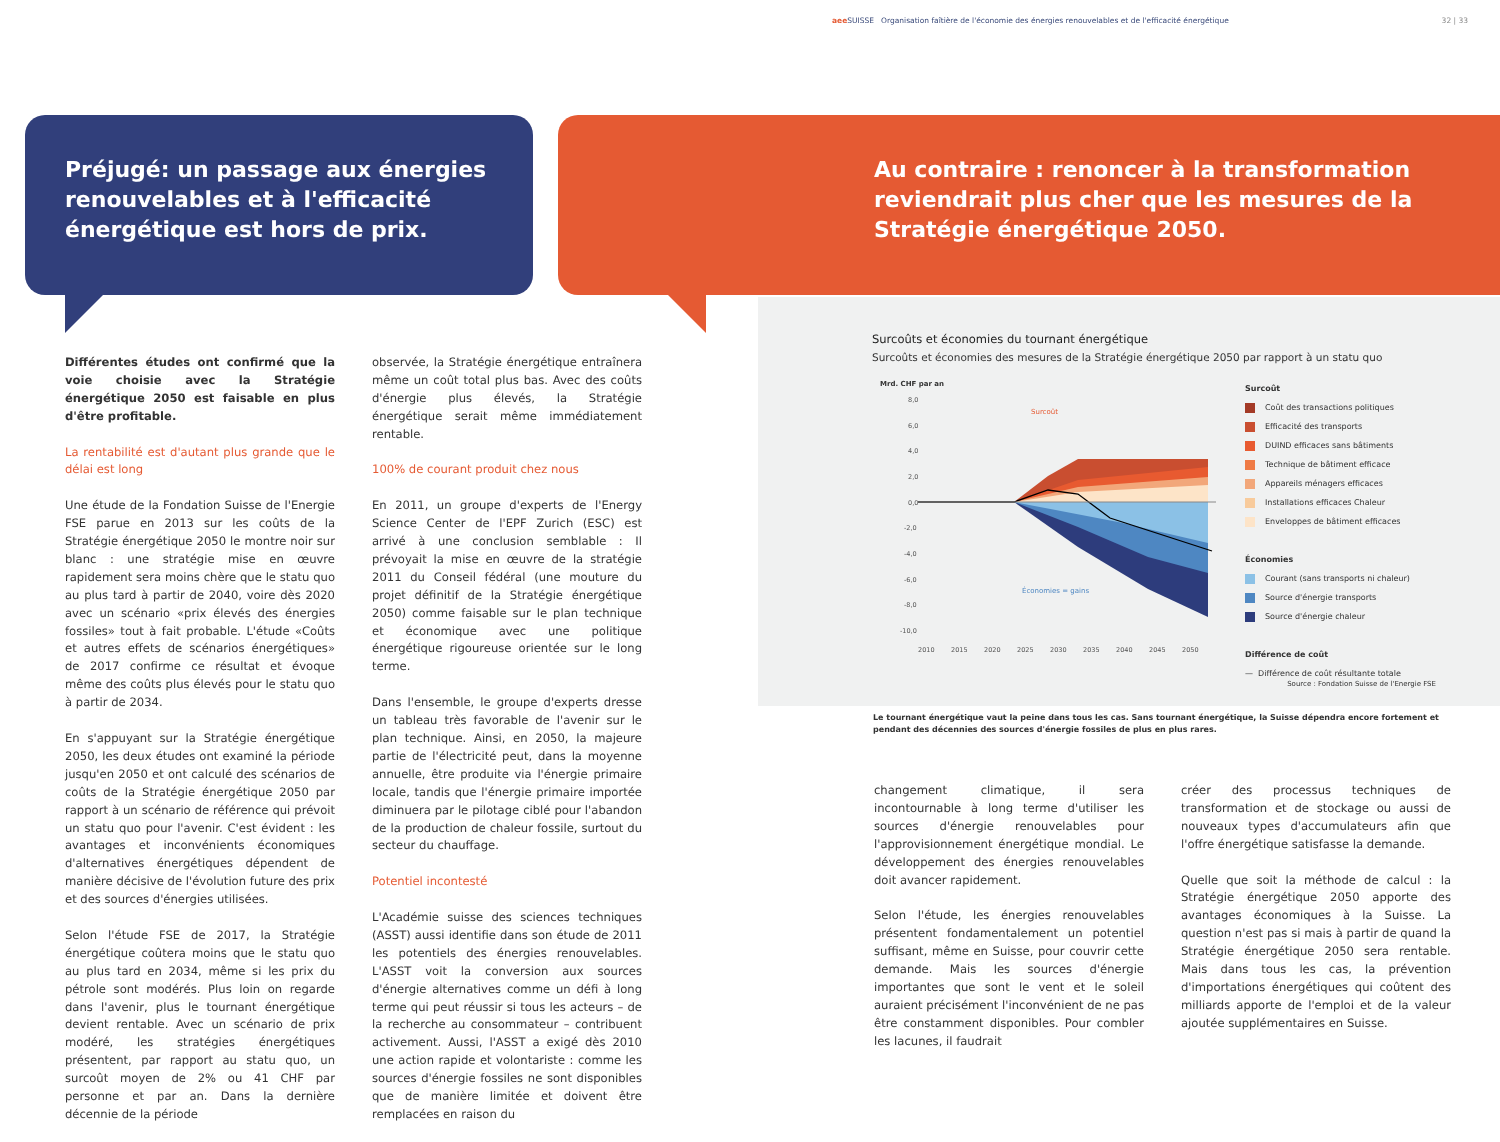aee SUISSE Organisation faîtière de l'économie des énergies renouvelables et de l'efficacité énergétique
32 | 33
Préjugé: un passage aux énergies renouvelables et à l'efficacité énergé­tique est hors de prix.
Au contraire : renoncer à la transformation reviendrait plus cher que les mesures de la Stratégie énergétique 2050.
Différentes études ont confirmé que la voie choisie avec la Stratégie énergétique 2050 est faisable en plus d'être profitable.
La rentabilité est d'autant plus grande que le délai est long
Une étude de la Fondation Suisse de l'Energie FSE parue en 2013 sur les coûts de la Stratégie énergétique 2050 le montre noir sur blanc : une stratégie mise en œuvre rapidement sera moins chère que le statu quo au plus tard à partir de 2040, voire dès 2020 avec un scénario «prix élevés des énergies fossiles» tout à fait probable. L'étude «Coûts et autres effets de scénarios énergétiques» de 2017 confirme ce résultat et évoque même des coûts plus élevés pour le statu quo à partir de 2034.
En s'appuyant sur la Stratégie énergétique 2050, les deux études ont examiné la période jusqu'en 2050 et ont calculé des scénarios de coûts de la Stratégie énergétique 2050 par rapport à un scénario de référence qui prévoit un statu quo pour l'avenir. C'est évident : les avantages et inconvénients économiques d'alternatives énergétiques dépendent de manière décisive de l'évolution future des prix et des sources d'énergies utilisées.
Selon l'étude FSE de 2017, la Stratégie énergétique coûtera moins que le statu quo au plus tard en 2034, même si les prix du pétrole sont modérés. Plus loin on regarde dans l'avenir, plus le tournant énergétique devient rentable. Avec un scénario de prix modéré, les stratégies énergétiques présentent, par rapport au statu quo, un surcoût moyen de 2% ou 41 CHF par personne et par an. Dans la dernière décennie de la période
observée, la Stratégie énergétique entraînera même un coût total plus bas. Avec des coûts d'énergie plus élevés, la Stratégie énergétique serait même immédiatement rentable.
100% de courant produit chez nous
En 2011, un groupe d'experts de l'Energy Science Center de l'EPF Zurich (ESC) est arrivé à une conclusion semblable : Il prévoyait la mise en œuvre de la stratégie 2011 du Conseil fédéral (une mouture du projet définitif de la Stratégie énergétique 2050) comme faisable sur le plan technique et économique avec une politique énergétique rigoureuse orientée sur le long terme.
Dans l'ensemble, le groupe d'experts dresse un tableau très favorable de l'avenir sur le plan technique. Ainsi, en 2050, la majeure partie de l'électricité peut, dans la moyenne annuelle, être produite via l'énergie primaire locale, tandis que l'énergie primaire importée diminuera par le pilotage ciblé pour l'abandon de la production de chaleur fossile, surtout du secteur du chauffage.
Potentiel incontesté
L'Académie suisse des sciences techniques (ASST) aussi identifie dans son étude de 2011 les potentiels des énergies renouvelables. L'ASST voit la conversion aux sources d'énergie alternatives comme un défi à long terme qui peut réussir si tous les acteurs – de la recherche au consommateur – contribuent activement. Aussi, l'ASST a exigé dès 2010 une action rapide et volontariste : comme les sources d'énergie fossiles ne sont disponibles que de manière limitée et doivent être remplacées en raison du
Surcoûts et économies du tournant énergétique
Surcoûts et économies des mesures de la Stratégie énergétique 2050 par rapport à un statu quo
Mrd. CHF par an
8,0
6,0
4,0
2,0
0,0
-2,0
-4,0
-6,0
-8,0
-10,0
2010
2015
2020
2025
2030
2035
2040
2045
2050
Surcoût
Économies = gains
Surcoût
Coût des transactions politiques
Efficacité des transports
DUIND efficaces sans bâtiments
Technique de bâtiment efficace
Appareils ménagers efficaces
Installations efficaces Chaleur
Enveloppes de bâtiment efficaces
Économies
Courant (sans transports ni chaleur)
Source d'énergie transports
Source d'énergie chaleur
Différence de coût
— Différence de coût résultante totale
Source : Fondation Suisse de l'Energie FSE
Le tournant énergétique vaut la peine dans tous les cas. Sans tournant énergétique, la Suisse dépendra encore fortement et pendant des décennies des sources d'énergie fossiles de plus en plus rares.
changement climatique, il sera incontournable à long terme d'utiliser les sources d'énergie renouvelables pour l'approvisionnement énergétique mondial. Le développement des énergies renouvelables doit avancer rapidement.
Selon l'étude, les énergies renouvelables présentent fondamentalement un potentiel suffisant, même en Suisse, pour couvrir cette demande. Mais les sources d'énergie importantes que sont le vent et le soleil auraient précisément l'inconvénient de ne pas être constamment disponibles. Pour combler les lacunes, il faudrait
créer des processus techniques de transformation et de stockage ou aussi de nouveaux types d'accumulateurs afin que l'offre énergétique satisfasse la demande.
Quelle que soit la méthode de calcul : la Stratégie énergétique 2050 apporte des avantages économiques à la Suisse. La question n'est pas si mais à partir de quand la Stratégie énergétique 2050 sera rentable. Mais dans tous les cas, la prévention d'importations énergétiques qui coûtent des milliards apporte de l'emploi et de la valeur ajoutée supplémentaires en Suisse.